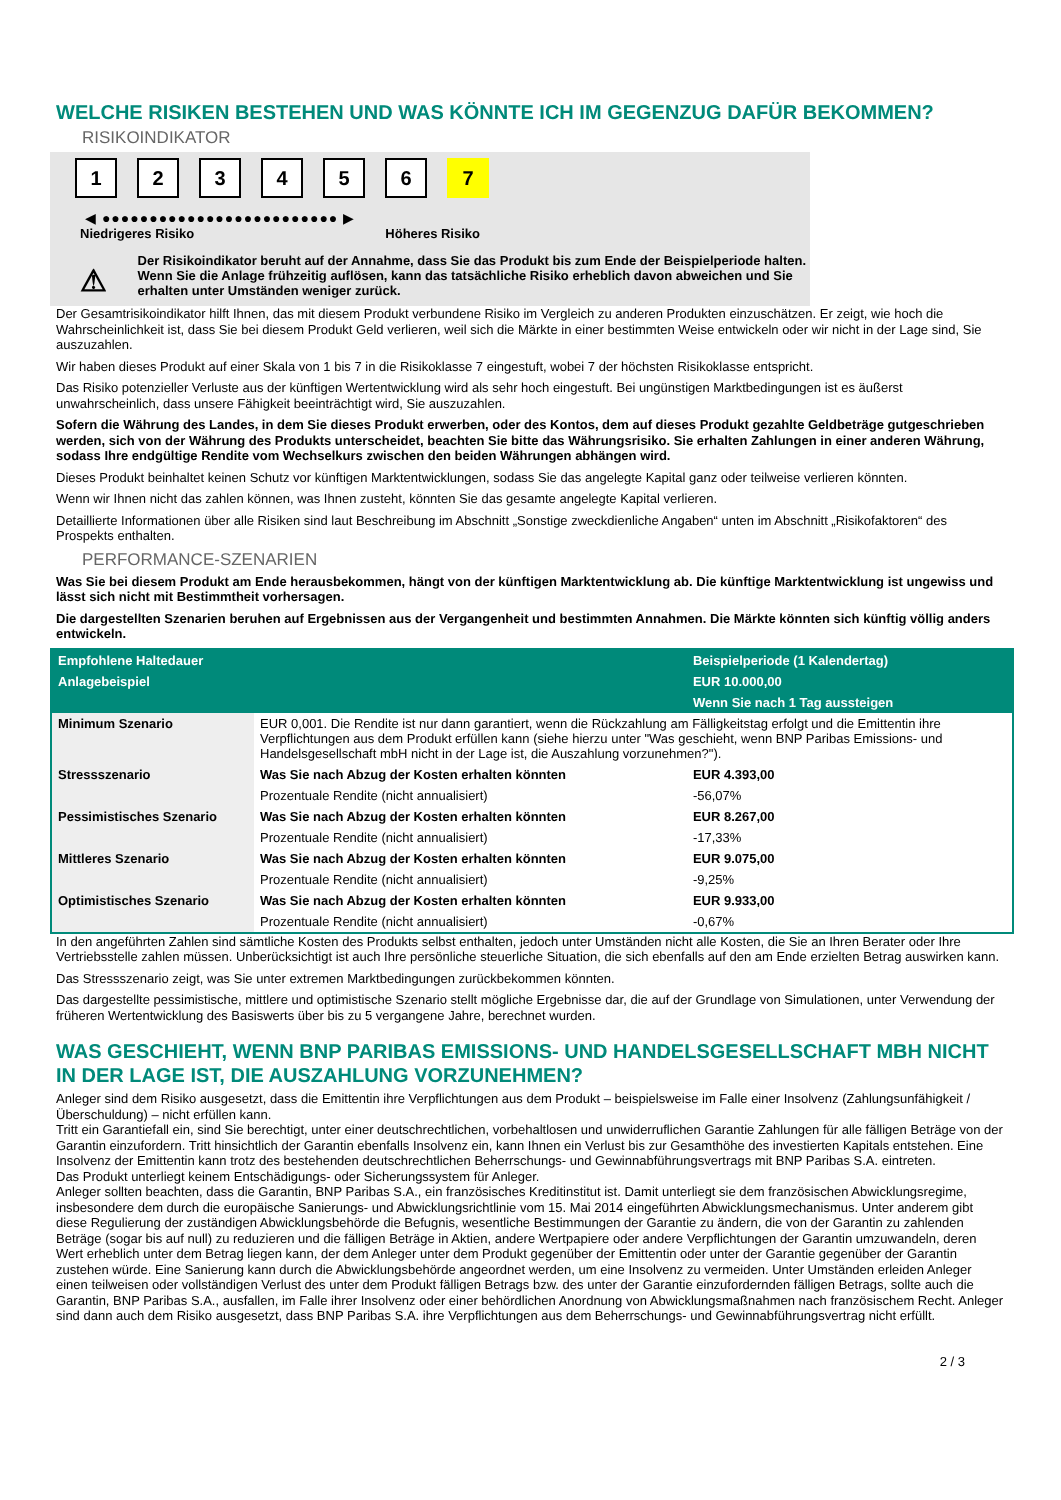WELCHE RISIKEN BESTEHEN UND WAS KÖNNTE ICH IM GEGENZUG DAFÜR BEKOMMEN?
RISIKOINDIKATOR
123456 7
◀ ●●●●●●●●●●●●●●●●●●●●●●●●● ▶
Niedrigeres Risiko Höheres Risiko
⚠
Der Risikoindikator beruht auf der Annahme, dass Sie das Produkt bis zum Ende der Beispielperiode halten.
Wenn Sie die Anlage frühzeitig auflösen, kann das tatsächliche Risiko erheblich davon abweichen und Sie erhalten unter Umständen weniger zurück.
Der Gesamtrisikoindikator hilft Ihnen, das mit diesem Produkt verbundene Risiko im Vergleich zu anderen Produkten einzuschätzen. Er zeigt, wie hoch die Wahrscheinlichkeit ist, dass Sie bei diesem Produkt Geld verlieren, weil sich die Märkte in einer bestimmten Weise entwickeln oder wir nicht in der Lage sind, Sie auszuzahlen.
Wir haben dieses Produkt auf einer Skala von 1 bis 7 in die Risikoklasse 7 eingestuft, wobei 7 der höchsten Risikoklasse entspricht.
Das Risiko potenzieller Verluste aus der künftigen Wertentwicklung wird als sehr hoch eingestuft. Bei ungünstigen Marktbedingungen ist es äußerst unwahrscheinlich, dass unsere Fähigkeit beeinträchtigt wird, Sie auszuzahlen.
Sofern die Währung des Landes, in dem Sie dieses Produkt erwerben, oder des Kontos, dem auf dieses Produkt gezahlte Geldbeträge gutgeschrieben werden, sich von der Währung des Produkts unterscheidet, beachten Sie bitte das Währungsrisiko. Sie erhalten Zahlungen in einer anderen Währung, sodass Ihre endgültige Rendite vom Wechselkurs zwischen den beiden Währungen abhängen wird.
Dieses Produkt beinhaltet keinen Schutz vor künftigen Marktentwicklungen, sodass Sie das angelegte Kapital ganz oder teilweise verlieren könnten.
Wenn wir Ihnen nicht das zahlen können, was Ihnen zusteht, könnten Sie das gesamte angelegte Kapital verlieren.
Detaillierte Informationen über alle Risiken sind laut Beschreibung im Abschnitt „Sonstige zweckdienliche Angaben“ unten im Abschnitt „Risikofaktoren“ des Prospekts enthalten.
PERFORMANCE-SZENARIEN
Was Sie bei diesem Produkt am Ende herausbekommen, hängt von der künftigen Marktentwicklung ab. Die künftige Marktentwicklung ist ungewiss und lässt sich nicht mit Bestimmtheit vorhersagen.
Die dargestellten Szenarien beruhen auf Ergebnissen aus der Vergangenheit und bestimmten Annahmen. Die Märkte könnten sich künftig völlig anders entwickeln.
| Empfohlene Haltedauer | | Beispielperiode (1 Kalendertag) |
| --- | --- | --- |
| Anlagebeispiel | | EUR 10.000,00 |
| | | Wenn Sie nach 1 Tag aussteigen |
| Minimum Szenario | EUR 0,001. Die Rendite ist nur dann garantiert, wenn die Rückzahlung am Fälligkeitstag erfolgt und die Emittentin ihre Verpflichtungen aus dem Produkt erfüllen kann (siehe hierzu unter "Was geschieht, wenn BNP Paribas Emissions- und Handelsgesellschaft mbH nicht in der Lage ist, die Auszahlung vorzunehmen?"). | |
| Stressszenario | Was Sie nach Abzug der Kosten erhalten könnten | EUR 4.393,00 |
| | Prozentuale Rendite (nicht annualisiert) | -56,07% |
| Pessimistisches Szenario | Was Sie nach Abzug der Kosten erhalten könnten | EUR 8.267,00 |
| | Prozentuale Rendite (nicht annualisiert) | -17,33% |
| Mittleres Szenario | Was Sie nach Abzug der Kosten erhalten könnten | EUR 9.075,00 |
| | Prozentuale Rendite (nicht annualisiert) | -9,25% |
| Optimistisches Szenario | Was Sie nach Abzug der Kosten erhalten könnten | EUR 9.933,00 |
| | Prozentuale Rendite (nicht annualisiert) | -0,67% |
In den angeführten Zahlen sind sämtliche Kosten des Produkts selbst enthalten, jedoch unter Umständen nicht alle Kosten, die Sie an Ihren Berater oder Ihre Vertriebsstelle zahlen müssen. Unberücksichtigt ist auch Ihre persönliche steuerliche Situation, die sich ebenfalls auf den am Ende erzielten Betrag auswirken kann.
Das Stressszenario zeigt, was Sie unter extremen Marktbedingungen zurückbekommen könnten.
Das dargestellte pessimistische, mittlere und optimistische Szenario stellt mögliche Ergebnisse dar, die auf der Grundlage von Simulationen, unter Verwendung der früheren Wertentwicklung des Basiswerts über bis zu 5 vergangene Jahre, berechnet wurden.
WAS GESCHIEHT, WENN BNP PARIBAS EMISSIONS- UND HANDELSGESELLSCHAFT MBH NICHT IN DER LAGE IST, DIE AUSZAHLUNG VORZUNEHMEN?
Anleger sind dem Risiko ausgesetzt, dass die Emittentin ihre Verpflichtungen aus dem Produkt – beispielsweise im Falle einer Insolvenz (Zahlungsunfähigkeit / Überschuldung) – nicht erfüllen kann.
Tritt ein Garantiefall ein, sind Sie berechtigt, unter einer deutschrechtlichen, vorbehaltlosen und unwiderruflichen Garantie Zahlungen für alle fälligen Beträge von der Garantin einzufordern. Tritt hinsichtlich der Garantin ebenfalls Insolvenz ein, kann Ihnen ein Verlust bis zur Gesamthöhe des investierten Kapitals entstehen. Eine Insolvenz der Emittentin kann trotz des bestehenden deutschrechtlichen Beherrschungs- und Gewinnabführungsvertrags mit BNP Paribas S.A. eintreten.
Das Produkt unterliegt keinem Entschädigungs- oder Sicherungssystem für Anleger.
Anleger sollten beachten, dass die Garantin, BNP Paribas S.A., ein französisches Kreditinstitut ist. Damit unterliegt sie dem französischen Abwicklungsregime, insbesondere dem durch die europäische Sanierungs- und Abwicklungsrichtlinie vom 15. Mai 2014 eingeführten Abwicklungsmechanismus. Unter anderem gibt diese Regulierung der zuständigen Abwicklungsbehörde die Befugnis, wesentliche Bestimmungen der Garantie zu ändern, die von der Garantin zu zahlenden Beträge (sogar bis auf null) zu reduzieren und die fälligen Beträge in Aktien, andere Wertpapiere oder andere Verpflichtungen der Garantin umzuwandeln, deren Wert erheblich unter dem Betrag liegen kann, der dem Anleger unter dem Produkt gegenüber der Emittentin oder unter der Garantie gegenüber der Garantin zustehen würde. Eine Sanierung kann durch die Abwicklungsbehörde angeordnet werden, um eine Insolvenz zu vermeiden. Unter Umständen erleiden Anleger einen teilweisen oder vollständigen Verlust des unter dem Produkt fälligen Betrags bzw. des unter der Garantie einzufordernden fälligen Betrags, sollte auch die Garantin, BNP Paribas S.A., ausfallen, im Falle ihrer Insolvenz oder einer behördlichen Anordnung von Abwicklungsmaßnahmen nach französischem Recht. Anleger sind dann auch dem Risiko ausgesetzt, dass BNP Paribas S.A. ihre Verpflichtungen aus dem Beherrschungs- und Gewinnabführungsvertrag nicht erfüllt.
2 / 3